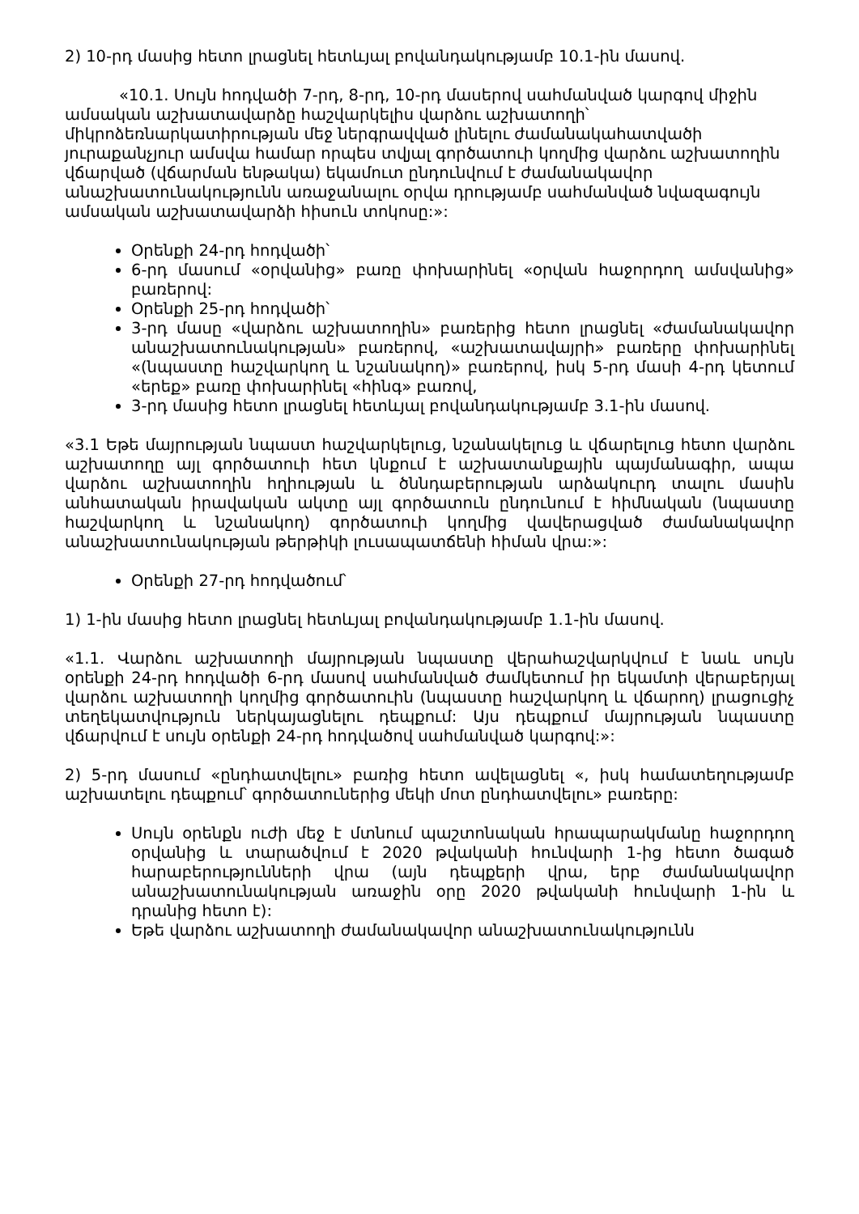2) 10-րդ մասից հետո լրացնել հետևյալ բովանդակությամբ 10.1-ին մասով.
«10.1. Սույն հոդվածի 7-րդ, 8-րդ, 10-րդ մասերով սահմանված կարգով միջին ամսական աշխատավարձը հաշվարկելիս վարձու աշխատողի՝ միկրոձեռնարկատիրության մեջ ներգրավված լինելու ժամանակահատվածի յուրաքանչյուր ամսվա համար որպես տվյալ գործատուի կողմից վարձու աշխատողին վճարված (վճարման ենթակա) եկամուտ ընդունվում է ժամանակավոր անաշխատունակությունն առաջանալու օրվա դրությամբ սահմանված նվազագույն ամսական աշխատավարձի հիսուն տոկոսը:»:
Օրենքի 24-րդ հոդվածի՝
6-րդ մասում «օրվանից» բառը փոխարինել «օրվան հաջորդող ամսվանից» բառերով:
Օրենքի 25-րդ հոդվածի՝
3-րդ մասը «վարձու աշխատողին» բառերից հետո լրացնել «ժամանակավոր անաշխատունակության» բառերով, «աշխատավայրի» բառերը փոխարինել «(նպաստը հաշվարկող և նշանակող)» բառերով, իսկ 5-րդ մասի 4-րդ կետում «երեք» բառը փոխարինել «հինգ» բառով,
3-րդ մասից հետո լրացնել հետևյալ բովանդակությամբ 3.1-ին մասով.
«3.1 Եթե մայրության նպաստ հաշվարկելուց, նշանակելուց և վճարելուց հետո վարձու աշխատողը այլ գործատուի հետ կնքում է աշխատանքային պայմանագիր, ապա վարձու աշխատողին հղիության և ծննդաբերության արձակուրդ տալու մասին անհատական իրավական ակտը այլ գործատուն ընդունում է հիմնական (նպաստը հաշվարկող և նշանակող) գործատուի կողմից վավերացված ժամանակավոր անաշխատունակության թերթիկի լուսապատճենի հիման վրա:»:
Օրենքի 27-րդ հոդվածում՝
1) 1-ին մասից հետո լրացնել հետևյալ բովանդակությամբ 1.1-ին մասով.
«1.1. Վարձու աշխատողի մայրության նպաստը վերահաշվարկվում է նաև սույն օրենքի 24-րդ հոդվածի 6-րդ մասով սահմանված ժամկետում իր եկամտի վերաբերյալ վարձու աշխատողի կողմից գործատուին (նպաստը հաշվարկող և վճարող) լրացուցիչ տեղեկատվություն ներկայացնելու դեպքում: Այս դեպքում մայրության նպաստը վճարվում է սույն օրենքի 24-րդ հոդվածով սահմանված կարգով:»:
2) 5-րդ մասում «ընդհատվելու» բառից հետո ավելացնել «, իսկ համատեղությամբ աշխատելու դեպքում՝ գործատուներից մեկի մոտ ընդհատվելու» բառերը:
Սույն օրենքն ուժի մեջ է մտնում պաշտոնական հրապարակմանը հաջորդող օրվանից և տարածվում է 2020 թվականի հունվարի 1-ից հետո ծագած հարաբերությունների վրա (այն դեպքերի վրա, երբ ժամանակավոր անաշխատունակության առաջին օրը 2020 թվականի հունվարի 1-ին և դրանից հետո է):
Եթե վարձու աշխատողի ժամանակավոր անաշխատունակությունն